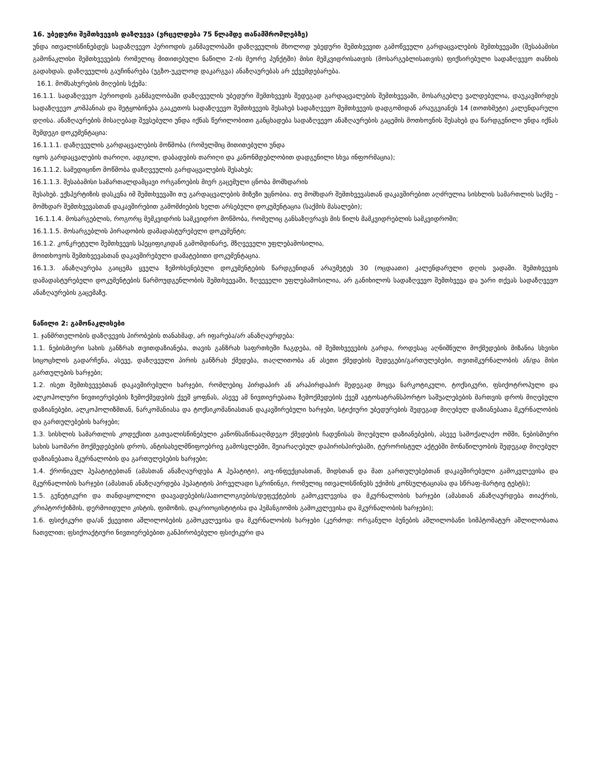16. უბედური შემთხვევის დაზღვევა (ვრცელდება 75 წლამდე თანამშრომლებზე)
უნდა ითვალისწინებდეს სადაზღვევო პერიოდის განმავლობაში დაზღვეულის მხოლოდ უბედური შემთხვევით გამოწვეული გარდაცვალების შემთხვევაში (შესაბამისი გამონაკლისი შემთხვევების რომელიც მითითებული ნაწილი 2-ის მეორე პუნქტში) მისი მემკვიდრისათვის (მოსარგებლისათვის) ფიქსირებული სადაზღვევო თანხის გადახდას. დაზღვეულის გაუჩინარება (უგზო-უკვლოდ დაკარგვა) ანაზღაურებას არ ექვემდებარება.
16.1. მომსახურების მიღების სქემა:
16.1.1. სადაზღვევო პერიოდის განმავლობაში დაზღვეულის უბედური შემთხვევის შედეგად გარდაცვალების შემთხვევაში, მოსარგებლე ვალდებულია, დაუკავშირდეს სადაზღვევო კომპანიას და შეტყობინება გააკეთოს სადაზღვევო შემთხვევის შესახებ სადაზღვევო შემთხვევის დადგომიდან არაუგვიანეს 14 (თოთხმეტი) კალენდარული დღისა. ანაზღაურების მისაღებად შევსებული უნდა იქნას წერილობითი განცხადება სადაზღვევო ანაზღაურების გაცემის მოთხოვნის შესახებ და წარდგენილი უნდა იქნას შემდეგი დოკუმენტაცია:
16.1.1.1. დაზღვეულის გარდაცვალების მოწმობა (რომელშიც მითითებული უნდა
იყოს გარდაცვალების თარიღი, ადგილი, დაბადების თარიღი და კანონმდებლობით დადგენილი სხვა ინფორმაცია);
16.1.1.2. სამედიცინო მოწმობა დაზღვეულის გარდაცვალების შესახებ;
16.1.1.3. შესაბამისი სამართალდამცავი ორგანოების მიერ გაცემული ცნობა მომხდარის
შესახებ. ექსპერტიზის დასკვნა იმ შემთხვევაში თუ გარდაცვალების მიზეზი უცნობია. თუ მომხდარ შემთხვევასთან დაკავშირებით აღძრულია სისხლის სამართლის საქმე – მომხდარ შემთხვევასთან დაკავშირებით გამომძიების ხელთ არსებული დოკუმენტაცია (საქმის მასალები);
16.1.1.4. მოსარგებლის, როგორც მემკვიდრის სამკვიდრო მოწმობა, რომელიც განსაზღვრავს მის წილს მამკვიდრებლის სამკვიდროში;
16.1.1.5. მოსარგებლის პირადობის დამადასტურებელი დოკუმენტი;
16.1.2. კონკრეტული შემთხვევის სპეციფიკიდან გამომდინარე, მზღვეველი უფლებამოსილია,
მოითხოვოს შემთხვევასთან დაკავშირებული დამატებითი დოკუმენტაცია.
16.1.3. ანაზღაურება გაიცემა ყველა ზემოხსენებული დოკუმენტების წარდგენიდან არაუმეტეს 30 (ოცდაათი) კალენდარული დღის ვადაში. შემთხვევის დამადასტურებელი დოკუმენტების წარმოუდგენლობის შემთხვევაში, ზღვეველი უფლებამოსილია, არ განიხილოს სადაზღვევო შემთხვევა და უარი თქვას სადაზღვევო ანაზღაურების გაცემაზე.
ნაწილი 2: გამონაკლისები
1. ჯანმრთელობის დაზღვევის პირობების თანახმად, არ იფარება/არ ანაზღაურდება:
1.1. ნებისმიერი სახის განზრახ თვითდაზიანება, თავის განზრახ საფრთხეში ჩაგდება, იმ შემთხვევების გარდა, როდესაც აღნიშნული მოქმედების მიზანია სხვისი სიცოცხლის გადარჩენა, ასევე, დაზღვეული პირის განზრახ ქმედება, თაღლითობა ან ასეთი ქმედების შედეგები/გართულებები, თვითმკურნალობის ან/და მისი გართულების ხარჯები;
1.2. ისეთ შემთხვევებთან დაკავშირებული ხარჯები, რომლებიც პირდაპირ ან არაპირდაპირ შედეგად მოყვა ნარკოტიკული, ტოქსიკური, ფსიქოტროპული და ალკოჰოლური ნივთიერებების ზემოქმედების ქვეშ ყოფნას, ასევე ამ ნივთიერებათა ზემოქმედების ქვეშ ავტოსატრანსპორტო საშუალებების მართვის დროს მიღებული დაზიანებები, ალკოჰოლიზმთან, ნარკომანიასა და ტოქსიკომანიასთან დაკავშირებული ხარჯები, სტიქიური უბედურების შედეგად მიღებულ დაზიანებათა მკურნალობის და გართულებების ხარჯები;
1.3. სისხლის სამართლის კოდექსით გათვალისწინებული კანონსაწინააღმდეგო ქმედების ჩადენისას მიღებული დაზიანებების, ასევე სამოქალაქო ომში, ნებისმიერი სახის საომარი მოქმედებების დროს, ანტისახელმწიფოებრივ გამოსვლებში, შეიარაღებულ დაპირისპირებაში, ტერორისტულ აქტებში მონაწილეობის შედეგად მიღებულ დაზიანებათა მკურნალობის და გართულებების ხარჯები;
1.4. ქრონიკულ ჰეპატიტებთან (ამასთან ანაზღაურდება A ჰეპატიტი), აივ-ინფექციასთან, შიდსთან და მათ გართულებებთან დაკავშირებული გამოკვლევისა და მკურნალობის ხარჯები (ამასთან ანაზღაურდება ჰეპატიტის პირველადი სკრინინგი, რომელიც ითვალისწინებს ექიმის კონსულტაციასა და სწრაფ-მარტივ ტესტს);
1.5. გენეტიკური და თანდაყოლილი დაავადებების/პათოლოგიების/დეფექტების გამოკვლევისა და მკურნალობის ხარჯები (ამასთან ანაზღაურდება თიაქრის, კრიპტორქიზმის, დერმოიდული კისტის, ფიმოზის, დაკრიოცისტიტისა და ჰემანგიომის გამოკვლევისა და მკურნალობის ხარჯები);
1.6. ფსიქიკური და/ან ქცევითი აშლილობების გამოკვლევისა და მკურნალობის ხარჯები (კერძოდ: ორგანული ბუნების აშლილობანი სიმპტომატურ აშლილობათა ჩათვლით; ფსიქოაქტიური ნივთიერებებით განპირობებული ფსიქიკური და